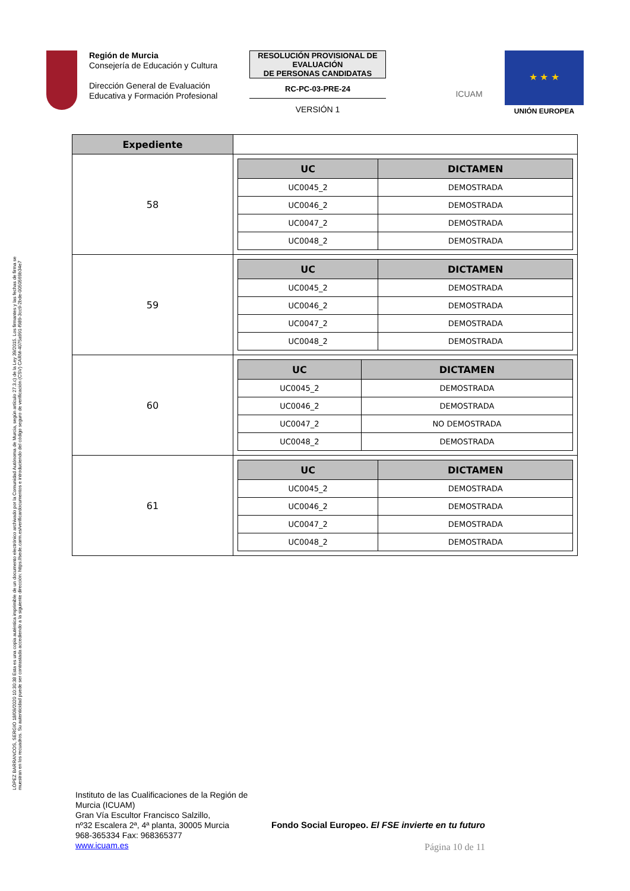Región de Murcia
Consejería de Educación y Cultura
Dirección General de Evaluación Educativa y Formación Profesional
RESOLUCIÓN PROVISIONAL DE EVALUACIÓN
DE PERSONAS CANDIDATAS
RC-PC-03-PRE-24
VERSIÓN 1
ICUAM
★ ★ ★
UNIÓN EUROPEA
LÓPEZ BARRANCOS, SERGIO 18/09/2020 10:30:38 Esta es una copia auténtica imprimible de un documento electrónico archivado por la Comunidad Autónoma de Murcia, según artículo 27.3.c) de la Ley 39/2015. Los firmantes y las fechas de firma se muestran en los recuadros. Su autenticidad puede ser contrastada accediendo a la siguiente dirección: https://sede.carm.es/verificardocumentos e introduciendo del código seguro de verificación (CSV) CARM-4075a991-f989-3cc9-2bde-0050569b34e7
| Expediente | |
| 58 | / UC / DICTAMEN / / --- / --- / / UC0045_2 / DEMOSTRADA / / UC0046_2 / DEMOSTRADA / / UC0047_2 / DEMOSTRADA / / UC0048_2 / DEMOSTRADA / |
| 59 | / UC / DICTAMEN / / --- / --- / / UC0045_2 / DEMOSTRADA / / UC0046_2 / DEMOSTRADA / / UC0047_2 / DEMOSTRADA / / UC0048_2 / DEMOSTRADA / |
| 60 | / UC / DICTAMEN / / --- / --- / / UC0045_2 / DEMOSTRADA / / UC0046_2 / DEMOSTRADA / / UC0047_2 / NO DEMOSTRADA / / UC0048_2 / DEMOSTRADA / |
| 61 | / UC / DICTAMEN / / --- / --- / / UC0045_2 / DEMOSTRADA / / UC0046_2 / DEMOSTRADA / / UC0047_2 / DEMOSTRADA / / UC0048_2 / DEMOSTRADA / |
Instituto de las Cualificaciones de la Región de Murcia (ICUAM)
Gran Vía Escultor Francisco Salzillo,
nº32 Escalera 2ª, 4ª planta, 30005 Murcia
968-365334 Fax: 968365377
www.icuam.es
Fondo Social Europeo. El FSE invierte en tu futuro
Página 10 de 11